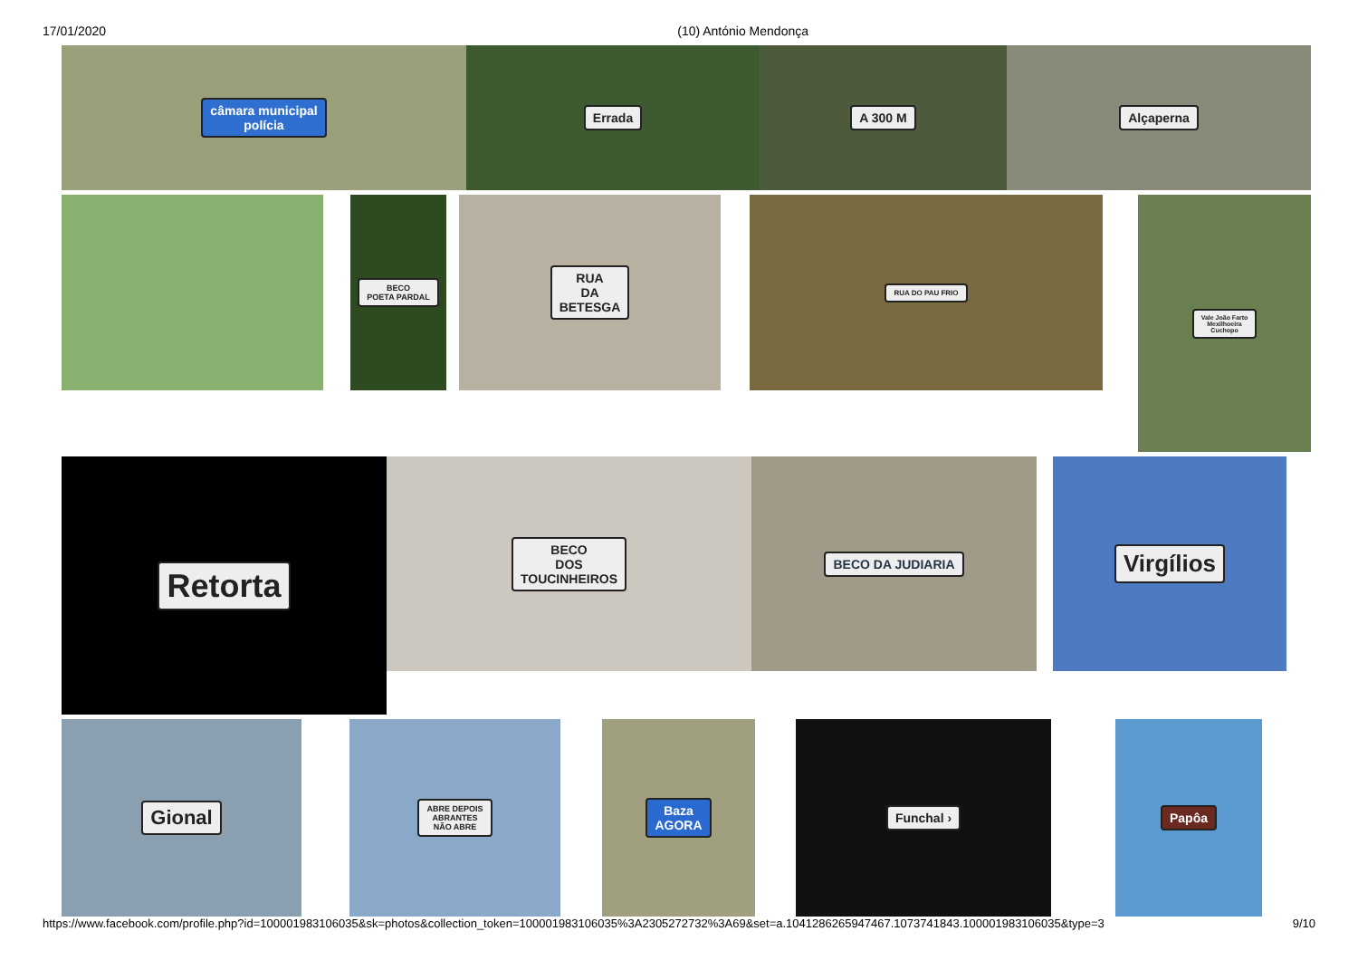17/01/2020 (10) António Mendonça
câmara municipal
polícia
Errada A 300 M Alçaperna
BECO
POETA PARDAL
RUA
DA
BETESGA
RUA DO PAU FRIO
Vale João Farto
Mexilhoeira
Cuchopo
Retorta
BECO
DOS
TOUCINHEIROS
BECO DA JUDIARIA
Virgílios
Gional
ABRE DEPOIS
ABRANTES
NÃO ABRE
Baza
AGORA
Funchal › Papôa
https://www.facebook.com/profile.php?id=100001983106035&sk=photos&collection_token=100001983106035%3A2305272732%3A69&set=a.1041286265947467.1073741843.100001983106035&type=3 9/10